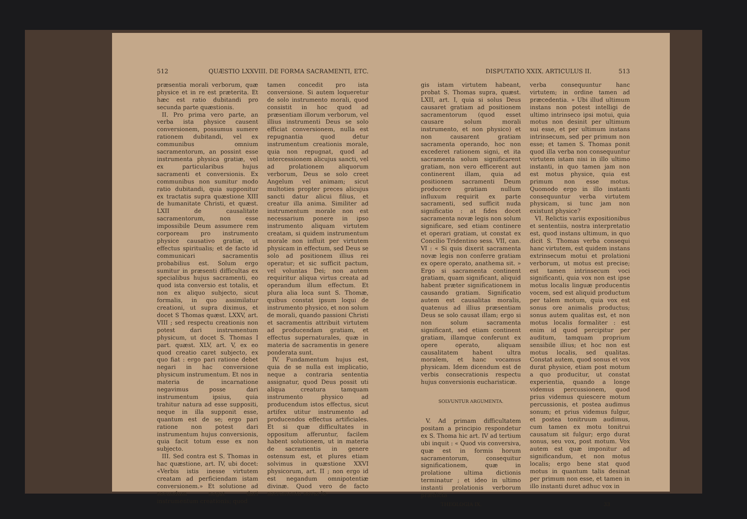512 QUÆSTIO LXXVIII. DE FORMA SACRAMENTI, ETC.
præsentia morali verborum, quæ physice et in re est præterita. Et hæc est ratio dubitandi pro secunda parte quæstionis.
II. Pro prima vero parte, an verba ista physice causent conversionem, possumus sumere rationem dubitandi, vel ex communibus omnium sacramentorum, an possint esse instrumenta physica gratiæ, vel ex particularibus hujus sacramenti et conversionis. Ex communibus non sumitur modo ratio dubitandi, quia supponitur ex tractatis supra quæstione XIII de humanitate Christi, et quæst. LXII de causalitate sacramentorum, non esse impossibile Deum assumere rem corpoream pro instrumento physice causativo gratiæ, ut effectus spiritualis; et de facto id communicari sacramentis probabilius est. Solum ergo sumitur in præsenti difficultas ex specialibus hujus sacramenti, eo quod ista conversio est totalis, et non ex aliquo subjecto, sicut formalis, in quo assimilatur creationi, ut supra diximus, et docet S Thomas quæst. LXXV, art. VIII ; sed respectu creationis non potest dari instrumentum physicum, ut docet S. Thomas I part. quæst. XLV, art. V, ex eo quod creatio caret subjecto, ex quo fiat : ergo pari ratione debet negari in hac conversione physicum instrumentum. Et nos in materia de incarnatione negavimus posse dari instrumentum ipsius, quia trahitur natura ad esse suppositi, neque in illa supponit esse, quantum est de se; ergo pari ratione non potest dari instrumentum hujus conversionis, quia facit totum esse ex non subjecto.
III. Sed contra est S. Thomas in hac quæstione, art. IV, ubi docet: «Verbis istis inesse virtutem creatam ad perficiendam istam conversionem.» Et solutione ad secundum negat dari instrumentum creationis; quod
tamen concedit pro ista conversione. Si autem loqueretur de solo instrumento morali, quod consistit in hoc quod ad præsentiam illorum verborum, vel illius instrumenti Deus se solo efficiat conversionem, nulla est repugnantia quod detur instrumentum creationis morale, quia non repugnat, quod ad intercessionem alicujus sancti, vel ad prolationem aliquorum verborum, Deus se solo creet Angelum vel animam; sicut multoties propter preces alicujus sancti datur alicui filius, et creatur illa anima. Similiter ad instrumentum morale non est necessarium ponere in ipso instrumento aliquam virtutem creatam, si quidem instrumentum morale non influit per virtutem physicam in effectum, sed Deus se solo ad positionem illius rei operatur; et sic sufficit pactum, vel voluntas Dei; non autem requiritur aliqua virtus creata ad operandum illum effectum. Et plura alia loca sunt S. Thomæ, quibus constat ipsum loqui de instrumento physico, et non solum de morali, quando passioni Christi et sacramentis attribuit virtutem ad producendam gratiam, et effectus supernaturales, quæ in materia de sacramentis in genere ponderata sunt.
IV. Fundamentum hujus est, quia de se nulla est implicatio, neque a contraria sententia assignatur, quod Deus possit uti aliqua creatura tamquam instrumento physico ad producendum istos effectus, sicut artifex utitur instrumento ad producendos effectus artificiales. Et si quæ difficultates in oppositum afferuntur, facilem habent solutionem, ut in materia de sacramentis in genere ostensum est, et plures etiam solvimus in quæstione XXVI physicorum, art. II ; non ergo id est negandum omnipotentiæ divinæ. Quod vero de facto sacramenta novæ le-
DISPUTATIO XXIX. ARTICULUS II. 513
gis istam virtutem habeant, probat S. Thomas supra, quæst. LXII, art. I, quia si solus Deus causaret gratiam ad positionem sacramentorum (quod esset causare solum morali instrumento, et non physico) et non causarent gratiam sacramenta operando, hoc non excederet rationem signi, et ita sacramenta solum significarent gratiam, non vero efficerent aut continerent illam, quia ad positionem sacramenti Deum producere gratiam nullum influxum requirit ex parte sacramenti, sed sufficit nuda significatio : at fides docet sacramenta novæ legis non solum significare, sed etiam continere et operari gratiam, ut constat ex Concilio Tridentino sess. VII, can. VI : « Si quis dixerit sacramenta novæ legis non conferre gratiam ex opere operato, anathema sit. » Ergo si sacramenta continent gratiam, quam significant, aliquid habent præter significationem in causando gratiam. Significatio autem est causalitas moralis, quatenus ad illius præsentiam Deus se solo causat illam; ergo si non solum sacramenta significant, sed etiam continent gratiam, illamque conferunt ex opere operato, aliquam causalitatem habent ultra moralem, et hanc vocamus physicam. Idem dicendum est de verbis consecrationis respectu hujus conversionis eucharisticæ.
SOLVUNTUR ARGUMENTA.
V. Ad primam difficultatem positam a principio respondetur ex S. Thoma hic art. IV ad tertium ubi inquit : « Quod vis conversiva, quæ est in formis horum sacramentorum, consequitur significationem, quæ in prolatione ultima dictionis terminatur ; et ideo in ultimo instanti prolationis verborum prædicta
verba consequuntur hanc virtutem; in ordine tamen ad præcedentia. » Ubi illud ultimum instans non potest intelligi de ultimo intrinseco ipsi motui, quia motus non desinit per ultimum sui esse, et per ultimum instans intrinsecum, sed per primum non esse; et tamen S. Thomas ponit quod illa verba non consequuntur virtutem istam nisi in illo ultimo instanti, in quo tamen jam non est motus physice, quia est primum non esse motus. Quomodo ergo in illo instanti consequuntur verba virtutem physicam, si tunc jam non existunt physice?
VI. Relictis variis expositionibus et sententiis, nostra interpretatio est, quod instans ultimum, in quo dicit S. Thomas verba consequi hanc virtutem, est quidem instans extrinsecum motui et prolationi verborum, ut motus est precise; est tamen intrinsecum voci significanti, quia vox non est ipse motus localis linguæ producentis vocem, sed est aliquid productum per talem motum, quia vox est sonus ore animalis productus; sonus autem qualitas est, et non motus localis formaliter : est enim id quod percipitur per auditum, tamquam proprium sensibile illius; et hoc non est motus localis, sed qualitas. Constat autem, quod sonus et vox durat physice, etiam post motum a quo producitur, ut constat experientia, quando a longe videmus percussionem, quod prius videmus quiescere motum percussionis, et postea audimus sonum; et prius videmus fulgur, et postea tonitruum audimus, cum tamen ex motu tonitrui causatum sit fulgur; ergo durat sonus, seu vox, post motum. Vox autem est quæ imponitur ad significandum, et non motus localis; ergo bene stat quod motus in quantum talis desinat per primum non esse, et tamen in illo instanti duret adhuc vox in
THEOLOGIA IX. 33